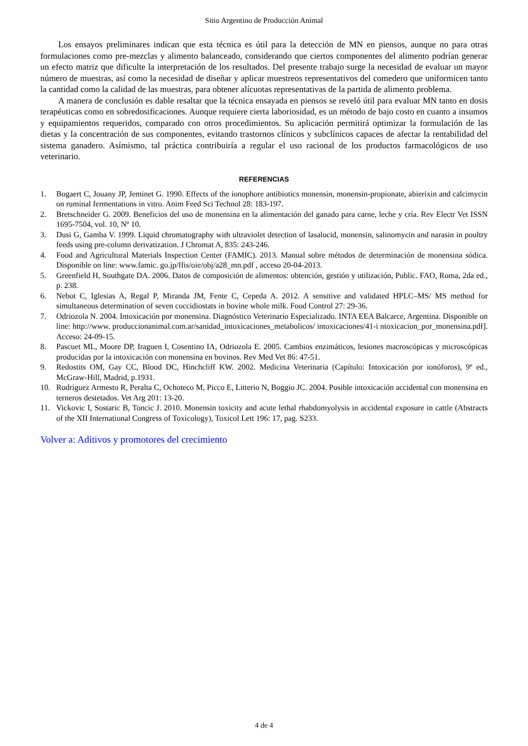Sitio Argentino de Producción Animal
Los ensayos preliminares indican que esta técnica es útil para la detección de MN en piensos, aunque no para otras formulaciones como pre-mezclas y alimento balanceado, considerando que ciertos componentes del alimento podrían generar un efecto matriz que dificulte la interpretación de los resultados. Del presente trabajo surge la necesidad de evaluar un mayor número de muestras, así como la necesidad de diseñar y aplicar muestreos representativos del comedero que uniformicen tanto la cantidad como la calidad de las muestras, para obtener alícuotas representativas de la partida de alimento problema.
A manera de conclusión es dable resaltar que la técnica ensayada en piensos se reveló útil para evaluar MN tanto en dosis terapéuticas como en sobredosificaciones. Aunque requiere cierta laboriosidad, es un método de bajo costo en cuanto a insumos y equipamientos requeridos, comparado con otros procedimientos. Su aplicación permitirá optimizar la formulación de las dietas y la concentración de sus componentes, evitando trastornos clínicos y subclínicos capaces de afectar la rentabilidad del sistema ganadero. Asímismo, tal práctica contribuiría a regular el uso racional de los productos farmacológicos de uso veterinario.
REFERENCIAS
1. Bogaert C, Jouany JP, Jeminet G. 1990. Effects of the ionophore antibiotics monensin, monensin-propionate, abierixin and calcimycin on ruminal fermentations in vitro. Anim Feed Sci Technol 28: 183-197.
2. Bretschneider G. 2009. Beneficios del uso de monensina en la alimentación del ganado para carne, leche y cría. Rev Electr Vet ISSN 1695-7504, vol. 10, Nº 10.
3. Dusi G, Gamba V. 1999. Liquid chromatography with ultraviolet detection of lasalocid, monensin, salinomycin and narasin in poultry feeds using pre-column derivatization. J Chromat A, 835: 243-246.
4. Food and Agricultural Materials Inspection Center (FAMIC). 2013. Manual sobre métodos de determinación de monensina sódica. Disponible on line: www.famic. go.jp/ffis/oie/obj/a28_mn.pdf , acceso 20-04-2013.
5. Greenfield H, Southgate DA. 2006. Datos de composición de alimentos: obtención, gestión y utilización, Public. FAO, Roma, 2da ed., p. 238.
6. Nebot C, Iglesias A, Regal P, Miranda JM, Fente C, Cepeda A. 2012. A sensitive and validated HPLC–MS/ MS method for simultaneous determination of seven coccidiostats in bovine whole milk. Food Control 27: 29-36.
7. Odriozola N. 2004. Intoxicación por monensina. Diagnóstico Veterinario Especializado. INTA EEA Balcarce, Argentina. Disponible on line: http://www. produccionanimal.com.ar/sanidad_intoxicaciones_metabolicos/ intoxicaciones/41-i ntoxicacion_por_monensina.pdf]. Acceso: 24-09-15.
8. Pascuet ML, Moore DP, Iraguen I, Cosentino IA, Odriozola E. 2005. Cambios enzimáticos, lesiones macroscópicas y microscópicas producidas por la intoxicación con monensina en bovinos. Rev Med Vet 86: 47-51.
9. Redostits OM, Gay CC, Blood DC, Hinchcliff KW. 2002. Medicina Veterinaria (Capítulo: Intoxicación por ionóforos), 9º ed., McGraw-Hill, Madrid, p.1931.
10. Rodríguez Armesto R, Peralta C, Ochoteco M, Picco E, Litterio N, Boggio JC. 2004. Posible intoxicación accidental con monensina en terneros destetados. Vet Arg 201: 13-20.
11. Vickovic I, Sostaric B, Toncic J. 2010. Monensin toxicity and acute lethal rhabdomyolysis in accidental exposure in cattle (Abstracts of the XII International Congress of Toxicology), Toxicol Lett 196: 17, pag. S233.
Volver a: Aditivos y promotores del crecimiento
4 de 4